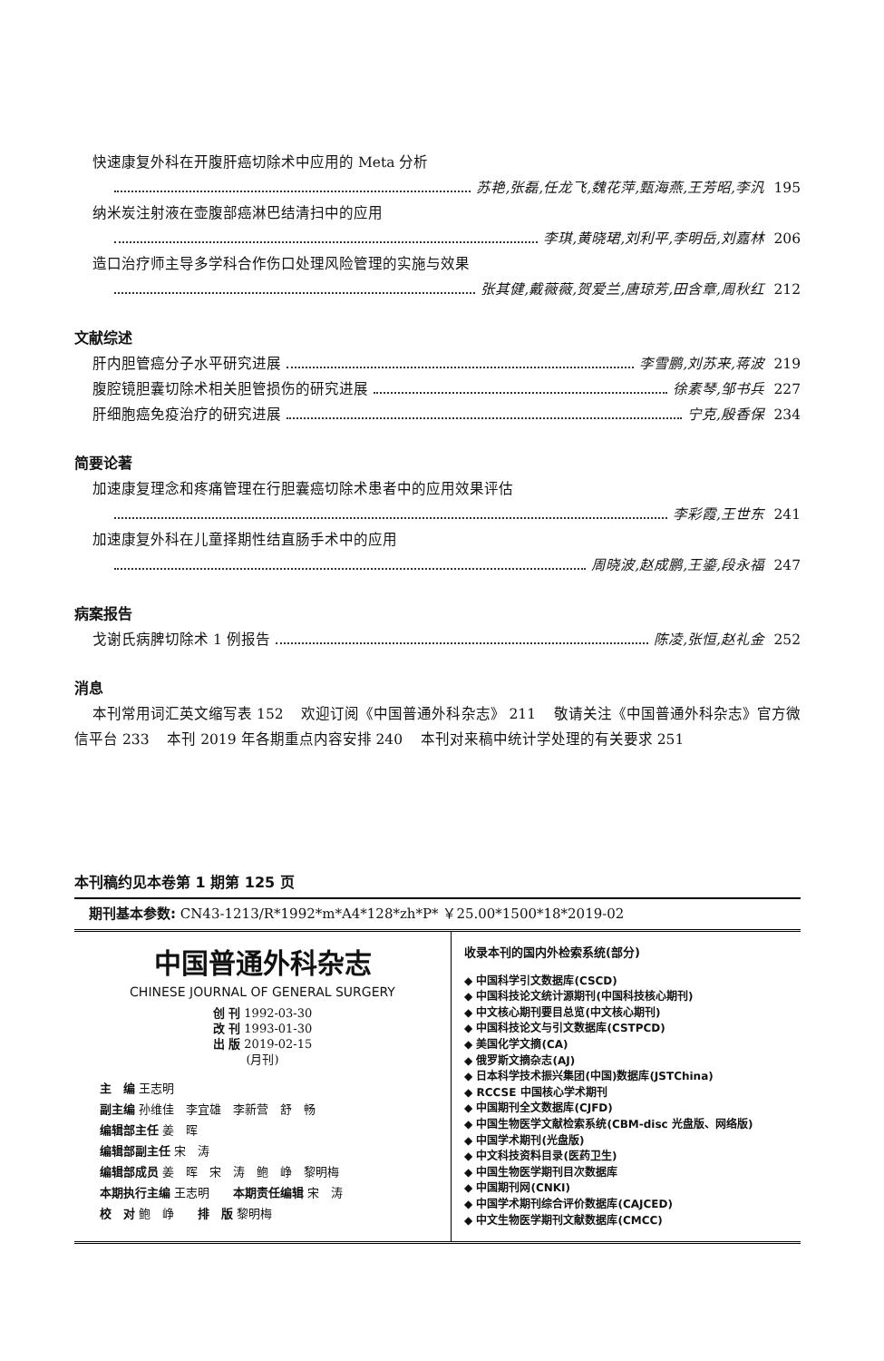快速康复外科在开腹肝癌切除术中应用的 Meta 分析
苏艳,张磊,任龙飞,魏花萍,甄海燕,王芳昭,李汎 195
纳米炭注射液在壶腹部癌淋巴结清扫中的应用
李琪,黄晓珺,刘利平,李明岳,刘嘉林 206
造口治疗师主导多学科合作伤口处理风险管理的实施与效果
张其健,戴薇薇,贺爱兰,唐琼芳,田含章,周秋红 212
文献综述
肝内胆管癌分子水平研究进展 李雪鹏,刘苏来,蒋波 219
腹腔镜胆囊切除术相关胆管损伤的研究进展 徐素琴,邹书兵 227
肝细胞癌免疫治疗的研究进展 宁克,殷香保 234
简要论著
加速康复理念和疼痛管理在行胆囊癌切除术患者中的应用效果评估
李彩霞,王世东 241
加速康复外科在儿童择期性结直肠手术中的应用
周晓波,赵成鹏,王鎏,段永福 247
病案报告
戈谢氏病脾切除术 1 例报告 陈凌,张恒,赵礼金 252
消息
本刊常用词汇英文缩写表 152 欢迎订阅《中国普通外科杂志》 211 敬请关注《中国普通外科杂志》官方微信平台 233 本刊 2019 年各期重点内容安排 240 本刊对来稿中统计学处理的有关要求 251
本刊稿约见本卷第 1 期第 125 页
期刊基本参数: CN43-1213/R*1992*m*A4*128*zh*P* ￥25.00*1500*18*2019-02
中国普通外科杂志
CHINESE JOURNAL OF GENERAL SURGERY
创 刊 1992-03-30
改 刊 1993-01-30
出 版 2019-02-15
(月刊)
主　编 王志明
副主编 孙维佳　李宜雄　李新营　舒　畅
编辑部主任 姜　晖
编辑部副主任 宋　涛
编辑部成员 姜　晖　宋　涛　鲍　峥　黎明梅
本期执行主编 王志明　　本期责任编辑 宋　涛
校　对 鲍　峥　　排　版 黎明梅
收录本刊的国内外检索系统(部分)
◆ 中国科学引文数据库(CSCD)
◆ 中国科技论文统计源期刊(中国科技核心期刊)
◆ 中文核心期刊要目总览(中文核心期刊)
◆ 中国科技论文与引文数据库(CSTPCD)
◆ 美国化学文摘(CA)
◆ 俄罗斯文摘杂志(AJ)
◆ 日本科学技术振兴集团(中国)数据库(JSTChina)
◆ RCCSE 中国核心学术期刊
◆ 中国期刊全文数据库(CJFD)
◆ 中国生物医学文献检索系统(CBM-disc 光盘版、网络版)
◆ 中国学术期刊(光盘版)
◆ 中文科技资料目录(医药卫生)
◆ 中国生物医学期刊目次数据库
◆ 中国期刊网(CNKI)
◆ 中国学术期刊综合评价数据库(CAJCED)
◆ 中文生物医学期刊文献数据库(CMCC)